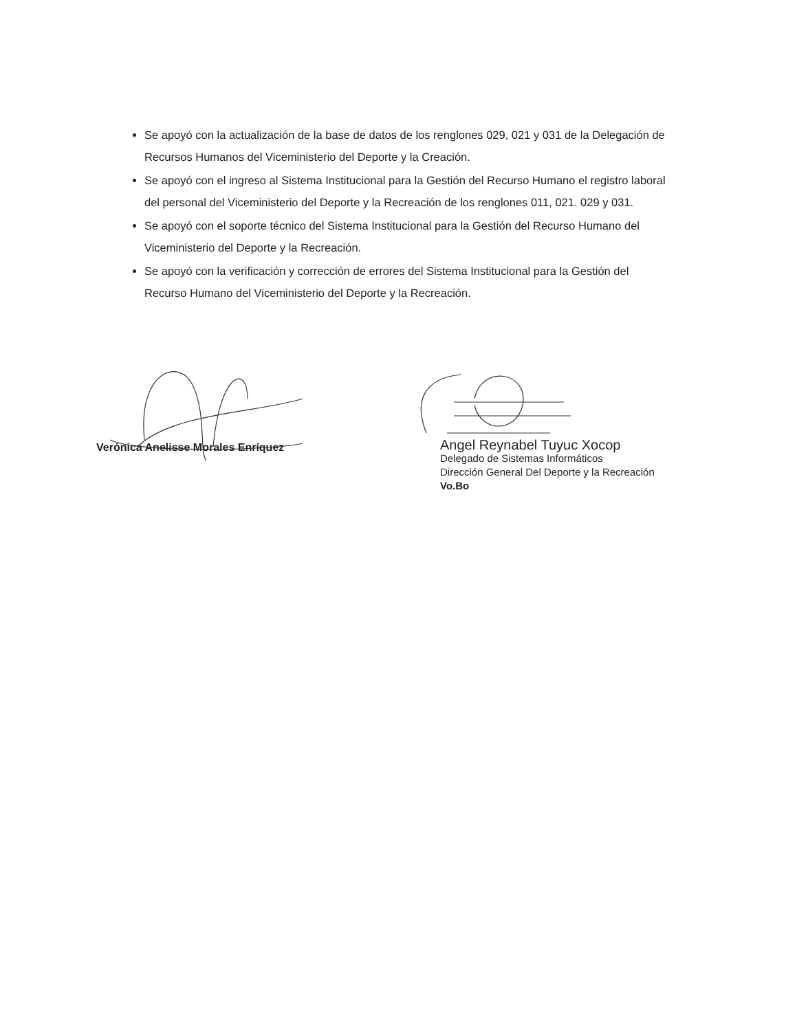Se apoyó con la actualización de la base de datos de los renglones 029, 021 y 031 de la Delegación de Recursos Humanos del Viceministerio del Deporte y la Creación.
Se apoyó con el ingreso al Sistema Institucional para la Gestión del Recurso Humano el registro laboral del personal del Viceministerio del Deporte y la Recreación de los renglones 011, 021. 029 y 031.
Se apoyó con el soporte técnico del Sistema Institucional para la Gestión del Recurso Humano del Viceministerio del Deporte y la Recreación.
Se apoyó con la verificación y corrección de errores del Sistema Institucional para la Gestión del Recurso Humano del Viceministerio del Deporte y la Recreación.
Verónica Anelisse Morales Enríquez
Angel Reynabel Tuyuc Xocop
Delegado de Sistemas Informáticos
Dirección General Del Deporte y la Recreación
Vo.Bo